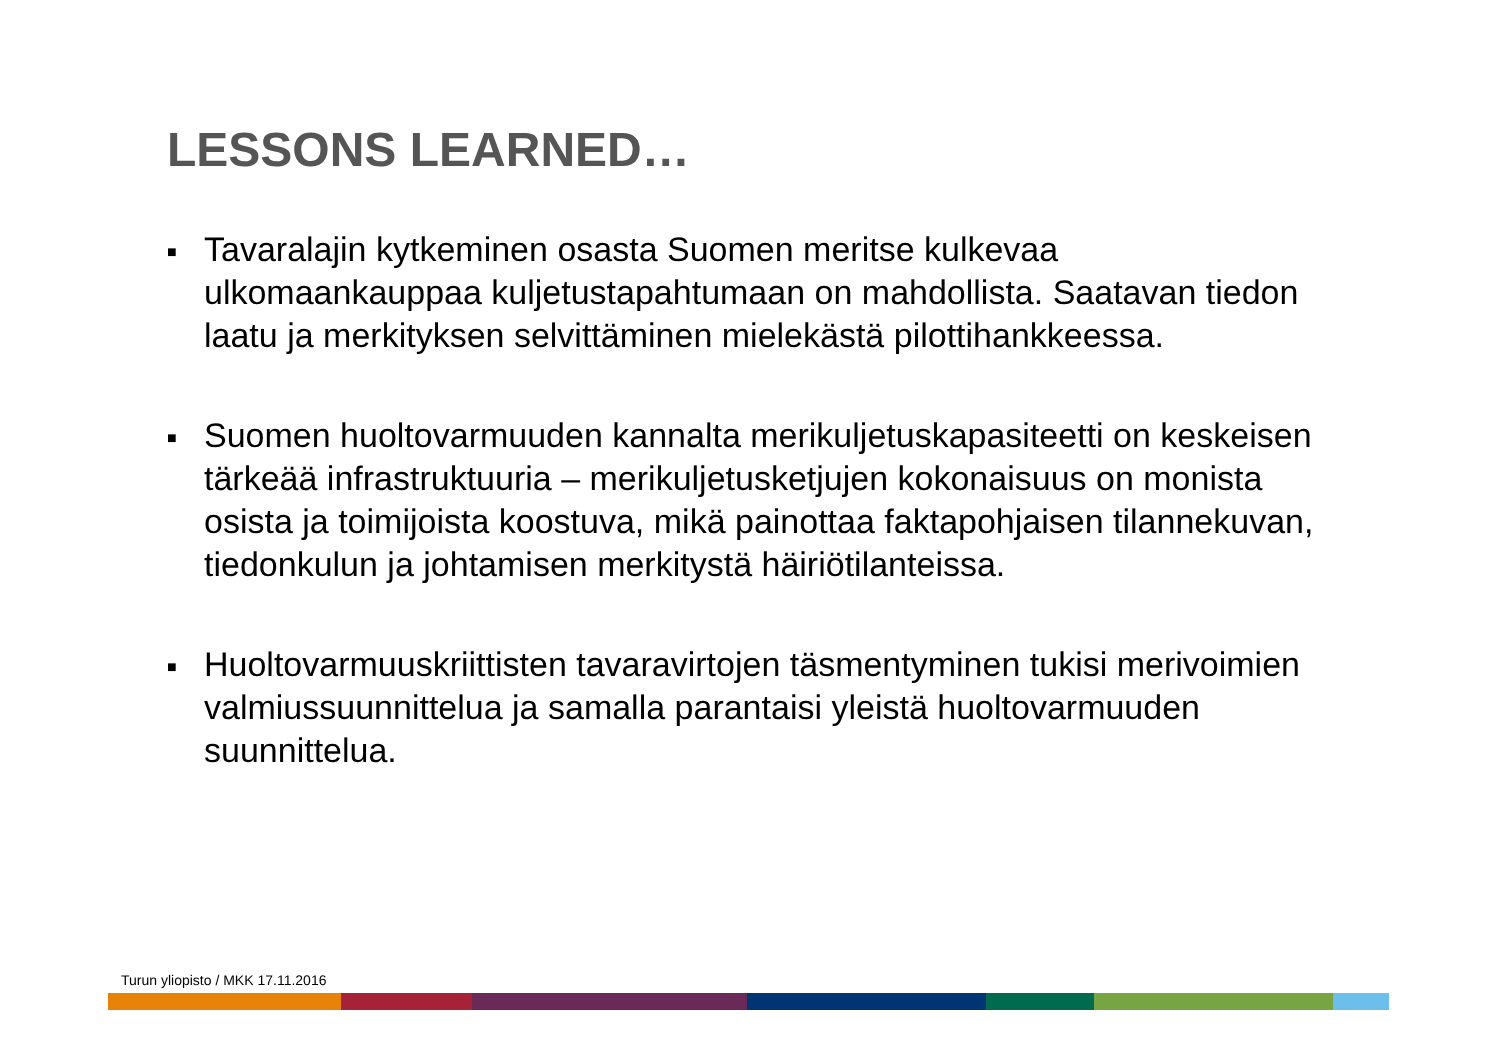LESSONS LEARNED…
■ Tavaralajin kytkeminen osasta Suomen meritse kulkevaa ulkomaankauppaa kuljetustapahtumaan on mahdollista. Saatavan tiedon laatu ja merkityksen selvittäminen mielekästä pilottihankkeessa.
■ Suomen huoltovarmuuden kannalta merikuljetuskapasiteetti on keskeisen tärkeää infrastruktuuria – merikuljetusketjujen kokonaisuus on monista osista ja toimijoista koostuva, mikä painottaa faktapohjaisen tilannekuvan, tiedonkulun ja johtamisen merkitystä häiriötilanteissa.
■ Huoltovarmuuskriittisten tavaravirtojen täsmentyminen tukisi merivoimien valmiussuunnittelua ja samalla parantaisi yleistä huoltovarmuuden suunnittelua.
Turun yliopisto / MKK 17.11.2016